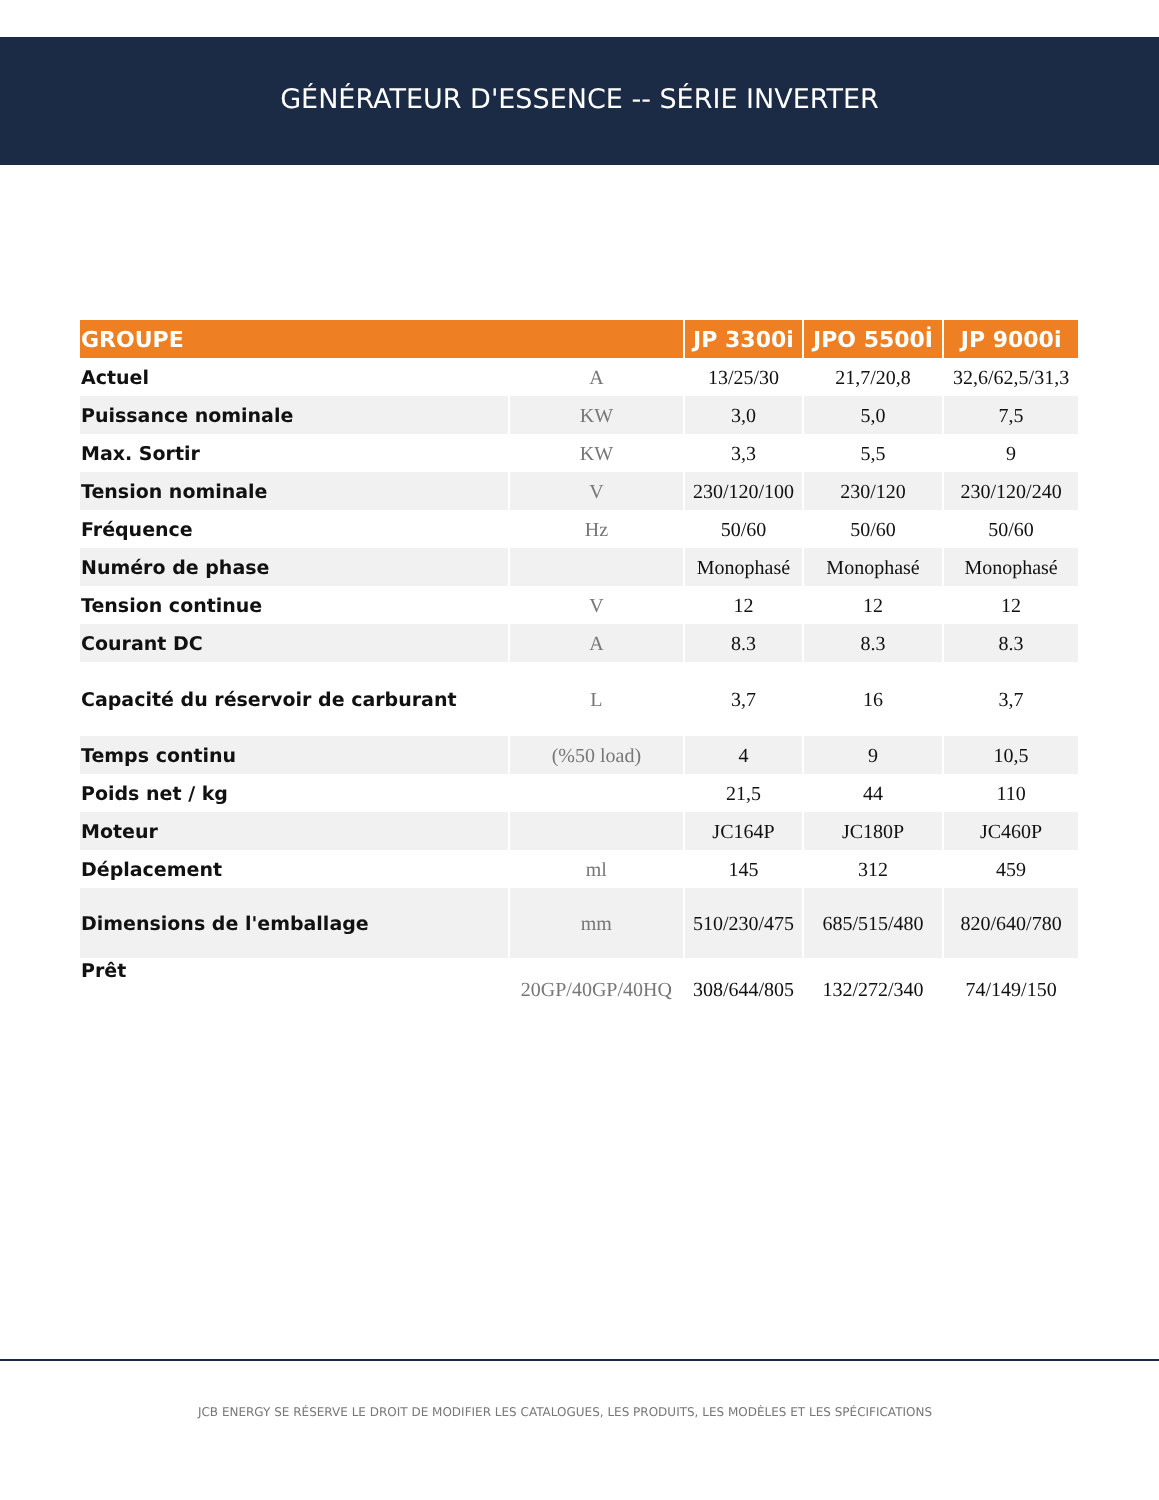GÉNÉRATEUR D'ESSENCE -- SÉRIE INVERTER
| GROUPE | | JP 3300i | JPO 5500İ | JP 9000i |
| --- | --- | --- | --- | --- |
| Actuel | A | 13/25/30 | 21,7/20,8 | 32,6/62,5/31,3 |
| Puissance nominale | KW | 3,0 | 5,0 | 7,5 |
| Max. Sortir | KW | 3,3 | 5,5 | 9 |
| Tension nominale | V | 230/120/100 | 230/120 | 230/120/240 |
| Fréquence | Hz | 50/60 | 50/60 | 50/60 |
| Numéro de phase | | Monophasé | Monophasé | Monophasé |
| Tension continue | V | 12 | 12 | 12 |
| Courant DC | A | 8.3 | 8.3 | 8.3 |
| Capacité du réservoir de carburant | L | 3,7 | 16 | 3,7 |
| Temps continu | (%50 load) | 4 | 9 | 10,5 |
| Poids net / kg | | 21,5 | 44 | 110 |
| Moteur | | JC164P | JC180P | JC460P |
| Déplacement | ml | 145 | 312 | 459 |
| Dimensions de l'emballage | mm | 510/230/475 | 685/515/480 | 820/640/780 |
| Prêt | 20GP/40GP/40HQ | 308/644/805 | 132/272/340 | 74/149/150 |
JCB ENERGY SE RÉSERVE LE DROIT DE MODIFIER LES CATALOGUES, LES PRODUITS, LES MODÈLES ET LES SPÉCIFICATIONS